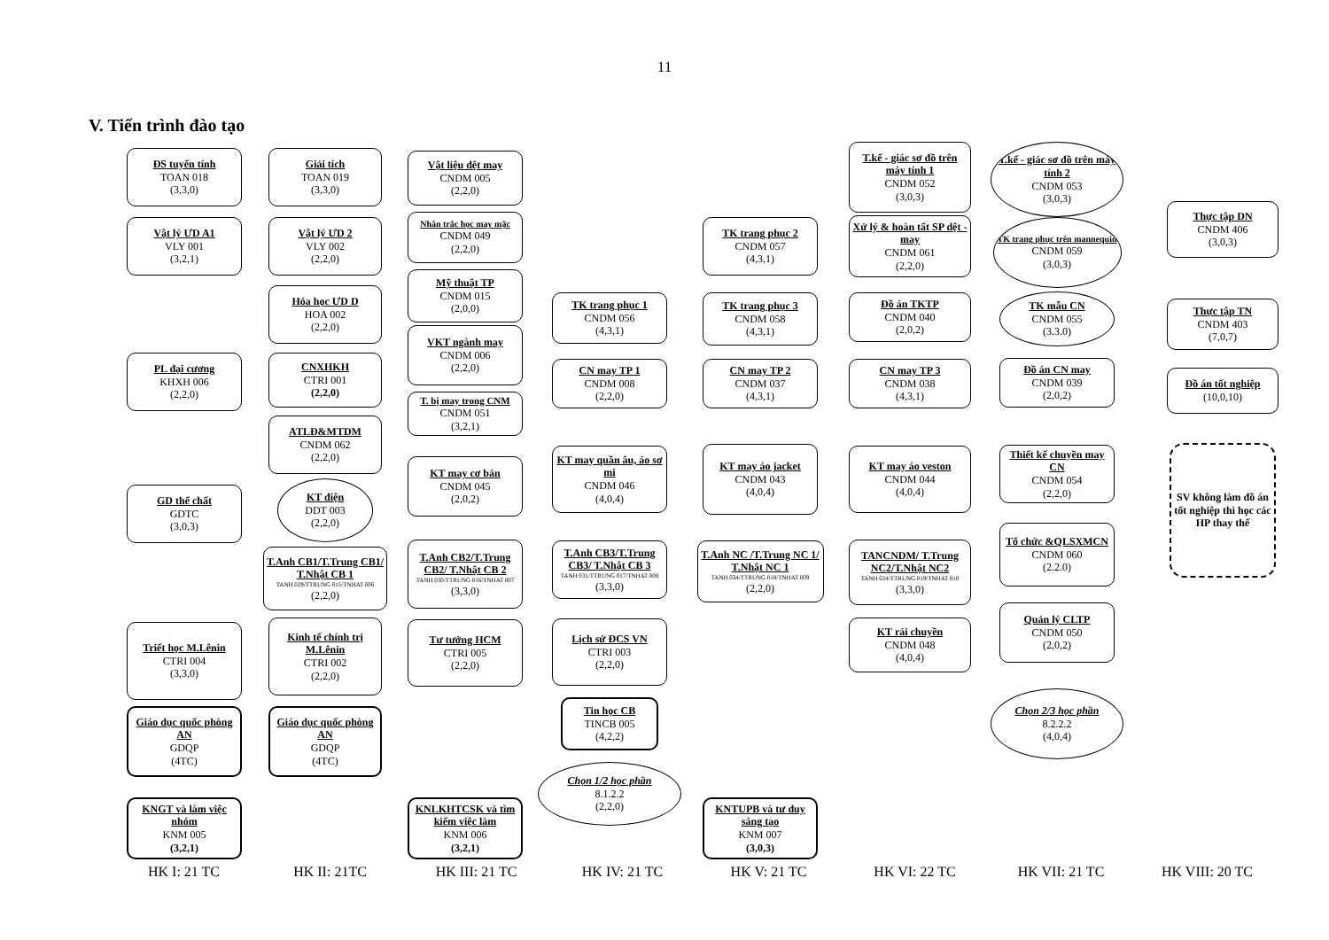11
V. Tiến trình đào tạo
ĐS tuyến tính
TOAN 018
(3,3,0)
Vật lý ƯD A1
VLY 001
(3,2,1)
PL đại cương
KHXH 006
(2,2,0)
GD thể chất
GDTC
(3,0,3)
Triết học M.Lênin
CTRI 004
(3,3,0)
Giáo dục quốc phòng AN
GDQP
(4TC)
KNGT và làm việc nhóm
KNM 005
(3,2,1)
Giải tích
TOAN 019
(3,3,0)
Vật lý ƯD 2
VLY 002
(2,2,0)
Hóa học ƯD D
HOA 002
(2,2,0)
CNXHKH
CTRI 001
(2,2,0)
ATLĐ&MTDM
CNDM 062
(2,2,0)
KT điện
DDT 003
(2,2,0)
T.Anh CB1/T.Trung CB1/ T.Nhật CB 1
TANH 029/TTRUNG 015/TNHAT 006
(2,2,0)
Kinh tế chính trị M.Lênin
CTRI 002
(2,2,0)
Giáo dục quốc phòng AN
GDQP
(4TC)
Vật liệu dệt may
CNDM 005
(2,2,0)
Nhân trắc học may mặc
CNDM 049
(2,2,0)
Mỹ thuật TP
CNDM 015
(2,0,0)
VKT ngành may
CNDM 006
(2,2,0)
T. bị may trong CNM
CNDM 051
(3,2,1)
KT may cơ bản
CNDM 045
(2,0,2)
T.Anh CB2/T.Trung CB2/ T.Nhật CB 2
TANH 030/TTRUNG 016/TNHAT 007
(3,3,0)
Tư tưởng HCM
CTRI 005
(2,2,0)
KNLKHTCSK và tìm kiếm việc làm
KNM 006
(3,2,1)
TK trang phục 1
CNDM 056
(4,3,1)
CN may TP 1
CNDM 008
(2,2,0)
KT may quần âu, áo sơ mi
CNDM 046
(4,0,4)
T.Anh CB3/T.Trung CB3/ T.Nhật CB 3
TANH 031/TTRUNG 017/TNHAT 008
(3,3,0)
Lịch sử ĐCS VN
CTRI 003
(2,2,0)
Tin học CB
TINCB 005
(4,2,2)
Chọn 1/2 học phần
8.1.2.2
(2,2,0)
TK trang phục 2
CNDM 057
(4,3,1)
TK trang phục 3
CNDM 058
(4,3,1)
CN may TP 2
CNDM 037
(4,3,1)
KT may áo jacket
CNDM 043
(4,0,4)
T.Anh NC /T.Trung NC 1/ T.Nhật NC 1
TANH 034/TTRUNG 018/TNHAT 009
(2,2,0)
KNTUPB và tư duy sáng tạo
KNM 007
(3,0,3)
T.kế - giác sơ đồ trên máy tính 1
CNDM 052
(3,0,3)
Xử lý & hoàn tất SP dệt - may
CNDM 061
(2,2,0)
Đồ án TKTP
CNDM 040
(2,0,2)
CN may TP 3
CNDM 038
(4,3,1)
KT may áo veston
CNDM 044
(4,0,4)
TANCNDM/ T.Trung NC2/T.Nhật NC2
TANH 024/TTRUNG 019/TNHAT 010
(3,3,0)
KT rải chuyền
CNDM 048
(4,0,4)
T.kế - giác sơ đồ trên máy tính 2
CNDM 053
(3,0,3)
TK trang phục trên mannequin
CNDM 059
(3,0,3)
TK mẫu CN
CNDM 055
(3.3.0)
Đồ án CN may
CNDM 039
(2,0,2)
Thiết kế chuyền may CN
CNDM 054
(2,2,0)
Tổ chức &QLSXMCN
CNDM 060
(2.2.0)
Quản lý CLTP
CNDM 050
(2,0,2)
Chọn 2/3 học phần
8.2.2.2
(4,0,4)
Thực tập DN
CNDM 406
(3,0,3)
Thực tập TN
CNDM 403
(7,0,7)
Đồ án tốt nghiệp
(10,0,10)
SV không làm đồ án tốt nghiệp thì học các HP thay thế
HK I: 21 TC HK II: 21TC HK III: 21 TC HK IV: 21 TC HK V: 21 TC HK VI: 22 TC HK VII: 21 TC HK VIII: 20 TC